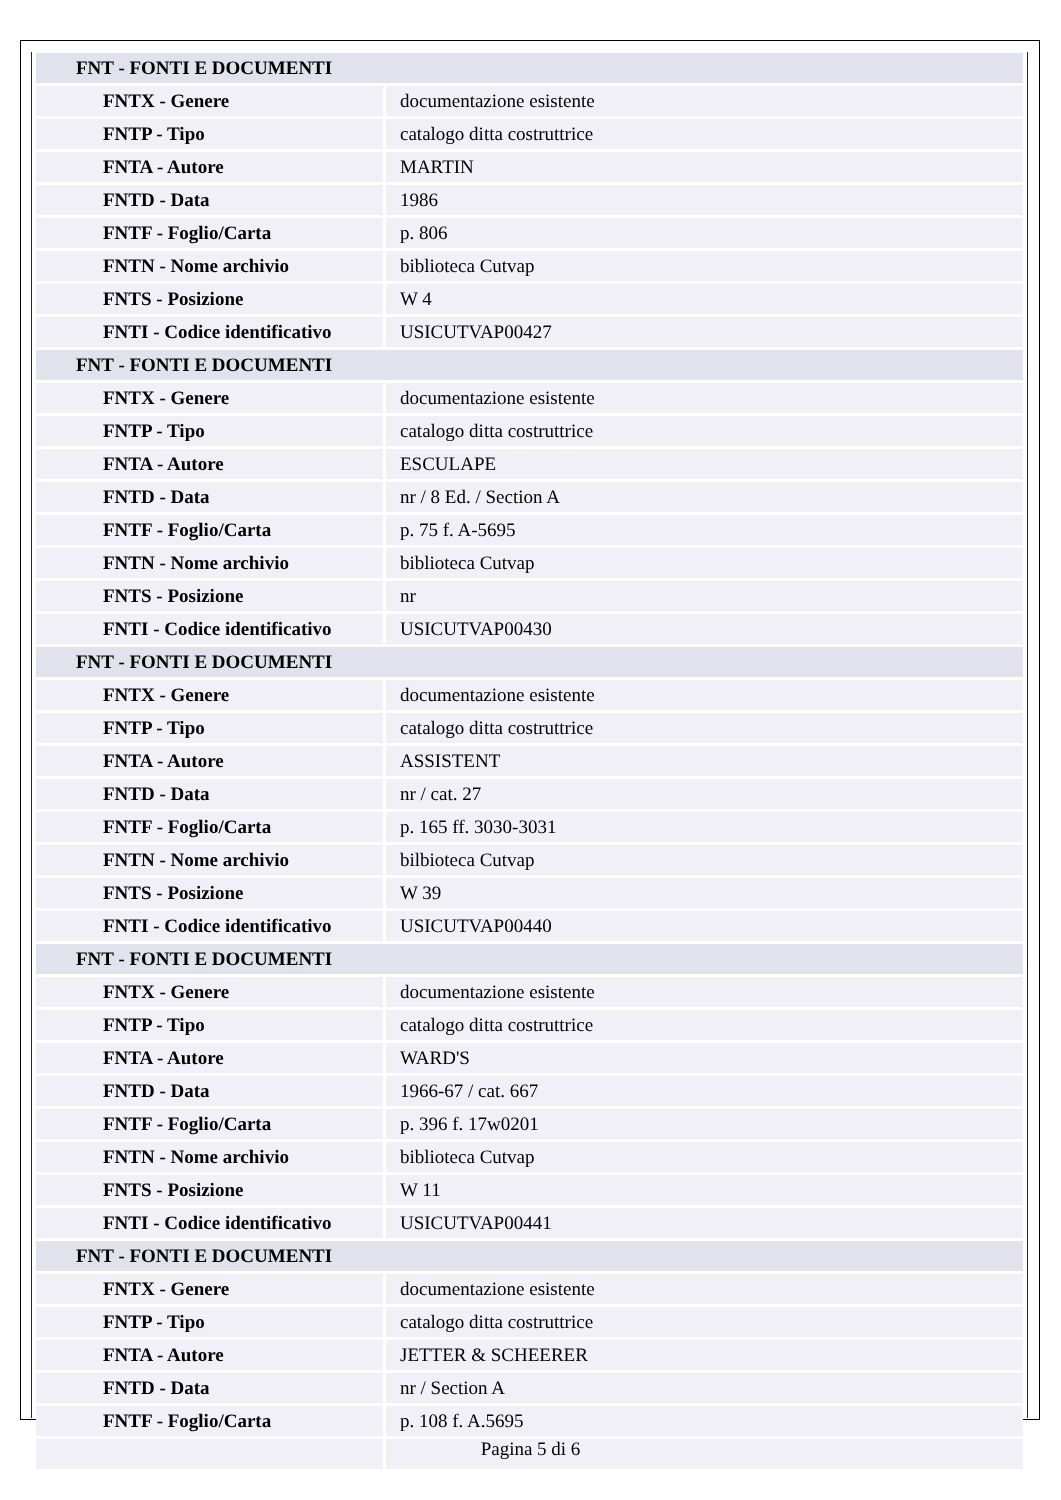| FNT - FONTI E DOCUMENTI | |
| FNTX - Genere | documentazione esistente |
| FNTP - Tipo | catalogo ditta costruttrice |
| FNTA - Autore | MARTIN |
| FNTD - Data | 1986 |
| FNTF - Foglio/Carta | p. 806 |
| FNTN - Nome archivio | biblioteca Cutvap |
| FNTS - Posizione | W 4 |
| FNTI - Codice identificativo | USICUTVAP00427 |
| FNT - FONTI E DOCUMENTI | |
| FNTX - Genere | documentazione esistente |
| FNTP - Tipo | catalogo ditta costruttrice |
| FNTA - Autore | ESCULAPE |
| FNTD - Data | nr / 8 Ed. / Section A |
| FNTF - Foglio/Carta | p. 75 f. A-5695 |
| FNTN - Nome archivio | biblioteca Cutvap |
| FNTS - Posizione | nr |
| FNTI - Codice identificativo | USICUTVAP00430 |
| FNT - FONTI E DOCUMENTI | |
| FNTX - Genere | documentazione esistente |
| FNTP - Tipo | catalogo ditta costruttrice |
| FNTA - Autore | ASSISTENT |
| FNTD - Data | nr / cat. 27 |
| FNTF - Foglio/Carta | p. 165 ff. 3030-3031 |
| FNTN - Nome archivio | bilbioteca Cutvap |
| FNTS - Posizione | W 39 |
| FNTI - Codice identificativo | USICUTVAP00440 |
| FNT - FONTI E DOCUMENTI | |
| FNTX - Genere | documentazione esistente |
| FNTP - Tipo | catalogo ditta costruttrice |
| FNTA - Autore | WARD'S |
| FNTD - Data | 1966-67 / cat. 667 |
| FNTF - Foglio/Carta | p. 396 f. 17w0201 |
| FNTN - Nome archivio | biblioteca Cutvap |
| FNTS - Posizione | W 11 |
| FNTI - Codice identificativo | USICUTVAP00441 |
| FNT - FONTI E DOCUMENTI | |
| FNTX - Genere | documentazione esistente |
| FNTP - Tipo | catalogo ditta costruttrice |
| FNTA - Autore | JETTER & SCHEERER |
| FNTD - Data | nr / Section A |
| FNTF - Foglio/Carta | p. 108 f. A.5695 |
Pagina 5 di 6